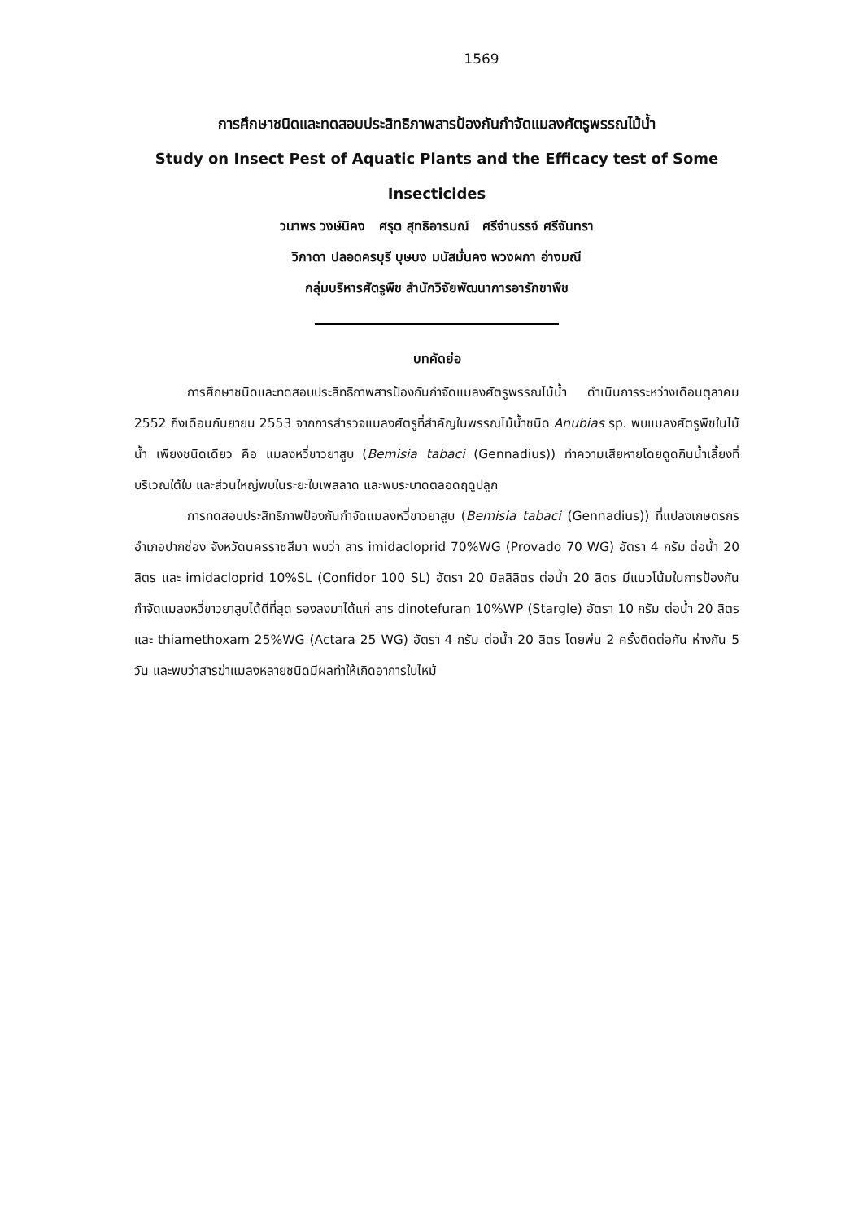1569
การศึกษาชนิดและทดสอบประสิทธิภาพสารป้องกันกำจัดแมลงศัตรูพรรณไม้น้ำ
Study on Insect Pest of Aquatic Plants and the Efficacy test of Some Insecticides
วนาพร วงษ์นิคง ศรุต สุทธิอารมณ์ ศรีจำนรรจ์ ศรีจันทรา
วิภาดา ปลอดครบุรี บุษบง มนัสมั่นคง พวงผกา อ่างมณี
กลุ่มบริหารศัตรูพืช สำนักวิจัยพัฒนาการอารักขาพืช
บทคัดย่อ
การศึกษาชนิดและทดสอบประสิทธิภาพสารป้องกันกำจัดแมลงศัตรูพรรณไม้น้ำ ดำเนินการระหว่างเดือนตุลาคม 2552 ถึงเดือนกันยายน 2553 จากการสำรวจแมลงศัตรูที่สำคัญในพรรณไม้น้ำชนิด Anubias sp. พบแมลงศัตรูพืชในไม้น้ำ เพียงชนิดเดียว คือ แมลงหวี่ขาวยาสูบ (Bemisia tabaci (Gennadius)) ทำความเสียหายโดยดูดกินน้ำเลี้ยงที่บริเวณใต้ใบ และส่วนใหญ่พบในระยะใบเพสลาด และพบระบาดตลอดฤดูปลูก
การทดสอบประสิทธิภาพป้องกันกำจัดแมลงหวี่ขาวยาสูบ (Bemisia tabaci (Gennadius)) ที่แปลงเกษตรกรอำเภอปากช่อง จังหวัดนครราชสีมา พบว่า สาร imidacloprid 70%WG (Provado 70 WG) อัตรา 4 กรัม ต่อน้ำ 20 ลิตร และ imidacloprid 10%SL (Confidor 100 SL) อัตรา 20 มิลลิลิตร ต่อน้ำ 20 ลิตร มีแนวโน้มในการป้องกันกำจัดแมลงหวี่ขาวยาสูบได้ดีที่สุด รองลงมาได้แก่ สาร dinotefuran 10%WP (Stargle) อัตรา 10 กรัม ต่อน้ำ 20 ลิตร และ thiamethoxam 25%WG (Actara 25 WG) อัตรา 4 กรัม ต่อน้ำ 20 ลิตร โดยพ่น 2 ครั้งติดต่อกัน ห่างกัน 5 วัน และพบว่าสารฆ่าแมลงหลายชนิดมีผลทำให้เกิดอาการใบไหม้